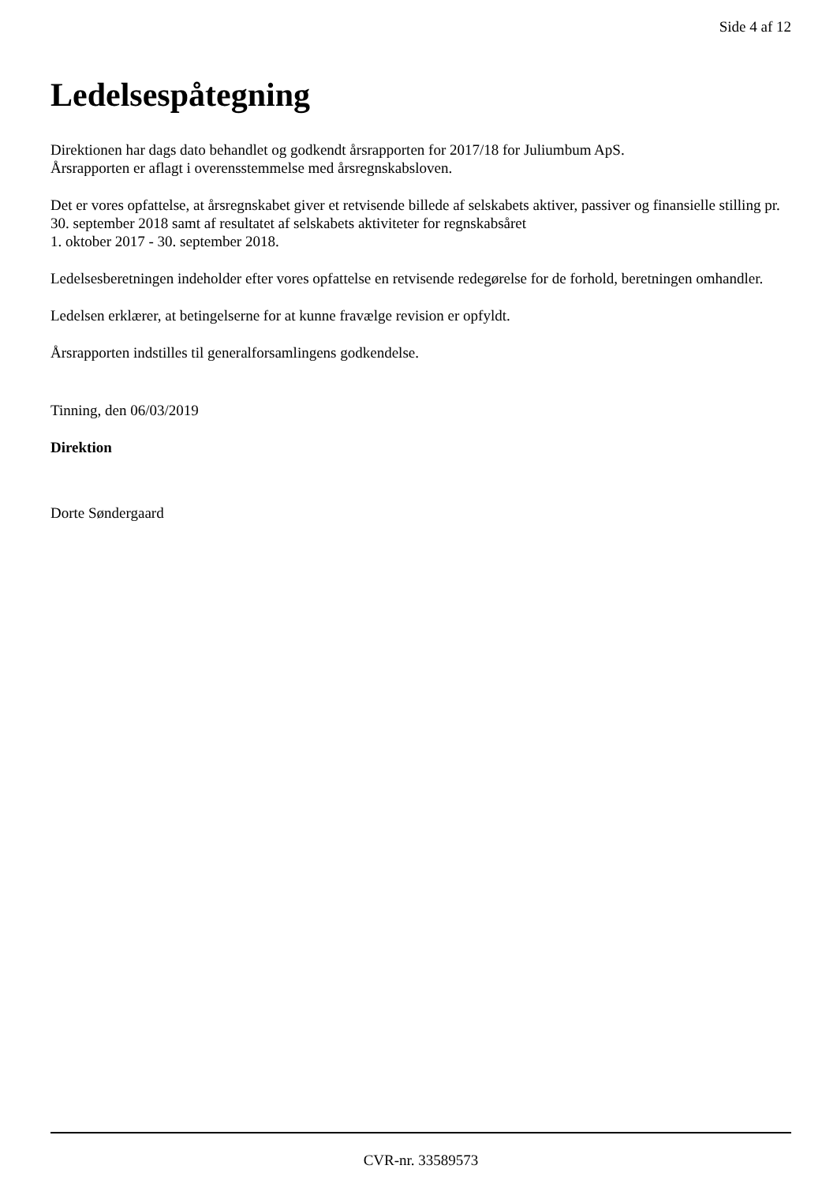Side 4 af 12
Ledelsespåtegning
Direktionen har dags dato behandlet og godkendt årsrapporten for 2017/18 for Juliumbum ApS.
Årsrapporten er aflagt i overensstemmelse med årsregnskabsloven.
Det er vores opfattelse, at årsregnskabet giver et retvisende billede af selskabets aktiver, passiver og finansielle stilling pr. 30. september 2018 samt af resultatet af selskabets aktiviteter for regnskabsåret
1. oktober 2017 - 30. september 2018.
Ledelsesberetningen indeholder efter vores opfattelse en retvisende redegørelse for de forhold, beretningen omhandler.
Ledelsen erklærer, at betingelserne for at kunne fravælge revision er opfyldt.
Årsrapporten indstilles til generalforsamlingens godkendelse.
Tinning, den 06/03/2019
Direktion
Dorte Søndergaard
CVR-nr. 33589573